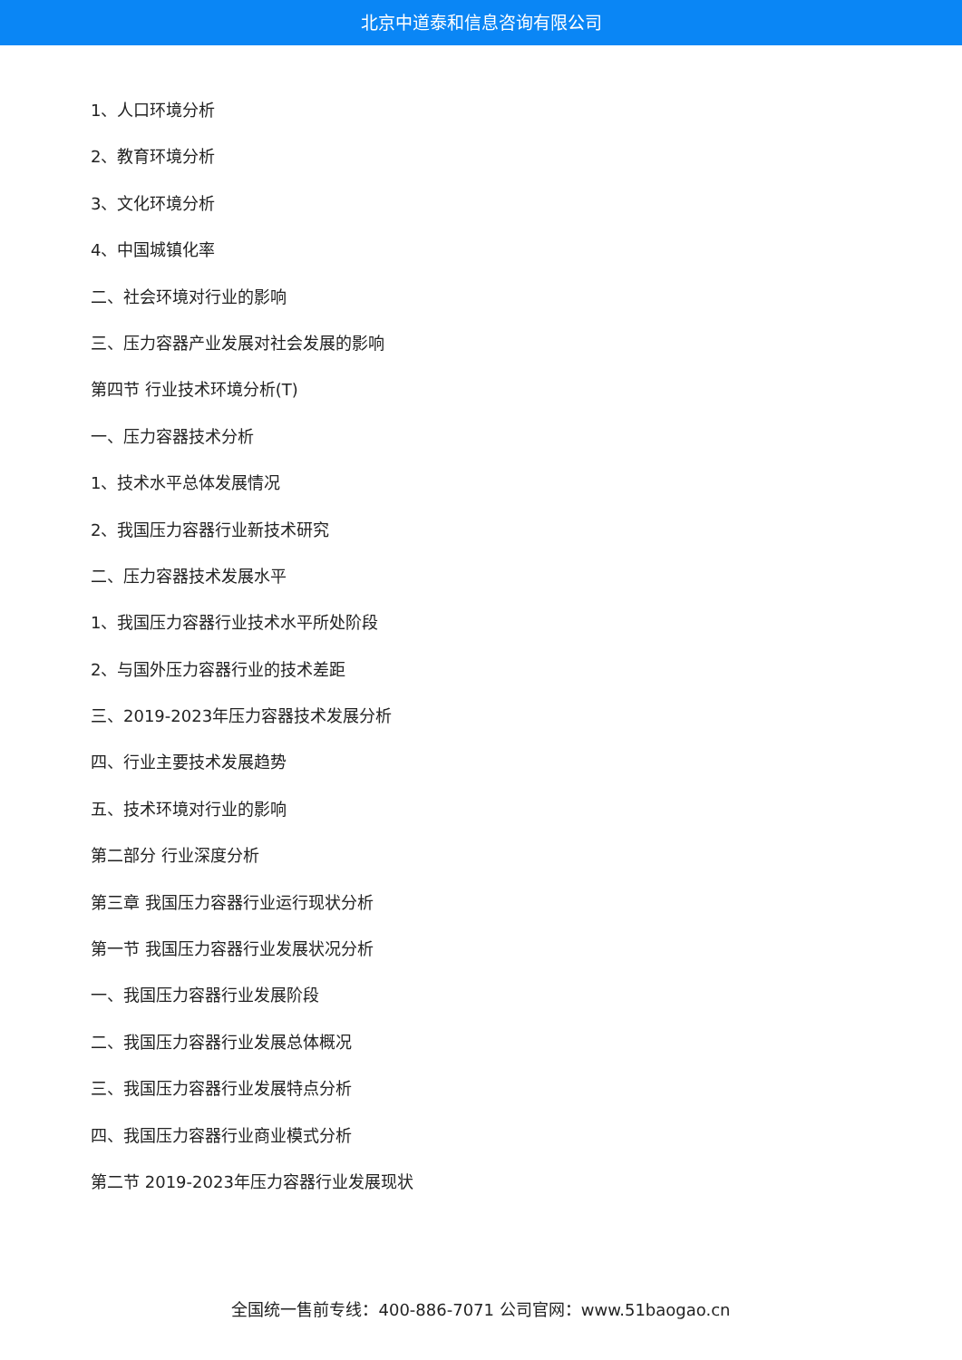北京中道泰和信息咨询有限公司
1、人口环境分析
2、教育环境分析
3、文化环境分析
4、中国城镇化率
二、社会环境对行业的影响
三、压力容器产业发展对社会发展的影响
第四节 行业技术环境分析(T)
一、压力容器技术分析
1、技术水平总体发展情况
2、我国压力容器行业新技术研究
二、压力容器技术发展水平
1、我国压力容器行业技术水平所处阶段
2、与国外压力容器行业的技术差距
三、2019-2023年压力容器技术发展分析
四、行业主要技术发展趋势
五、技术环境对行业的影响
第二部分 行业深度分析
第三章 我国压力容器行业运行现状分析
第一节 我国压力容器行业发展状况分析
一、我国压力容器行业发展阶段
二、我国压力容器行业发展总体概况
三、我国压力容器行业发展特点分析
四、我国压力容器行业商业模式分析
第二节 2019-2023年压力容器行业发展现状
全国统一售前专线：400-886-7071 公司官网：www.51baogao.cn